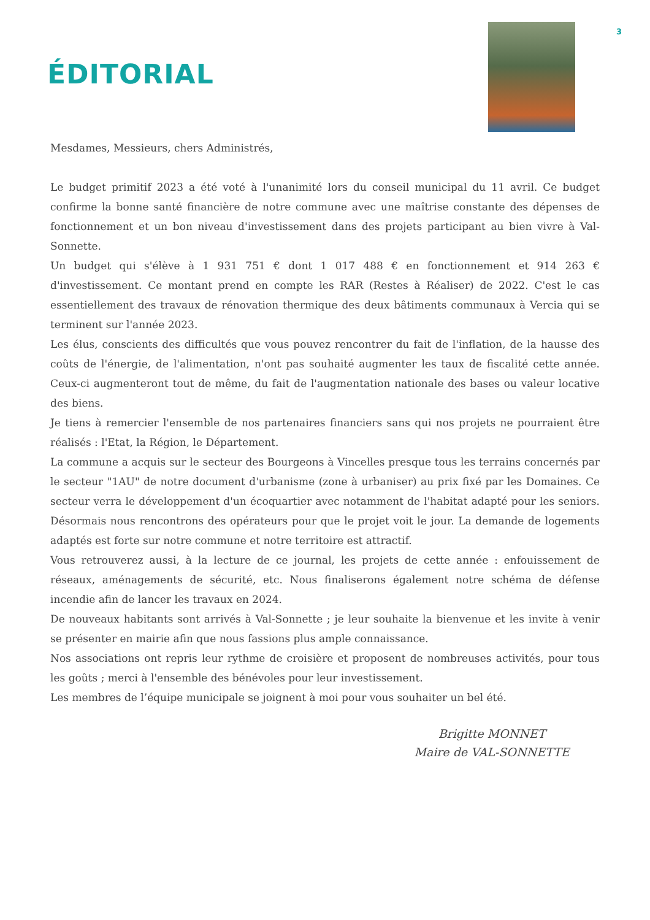ÉDITORIAL
3
Mesdames, Messieurs, chers Administrés,
Le budget primitif 2023 a été voté à l'unanimité lors du conseil municipal du 11 avril. Ce budget confirme la bonne santé financière de notre commune avec une maîtrise constante des dépenses de fonctionnement et un bon niveau d'investissement dans des projets participant au bien vivre à Val-Sonnette.
Un budget qui s'élève à 1 931 751 € dont 1 017 488 € en fonctionnement et 914 263 € d'investissement. Ce montant prend en compte les RAR (Restes à Réaliser) de 2022. C'est le cas essentiellement des travaux de rénovation thermique des deux bâtiments communaux à Vercia qui se terminent sur l'année 2023.
Les élus, conscients des difficultés que vous pouvez rencontrer du fait de l'inflation, de la hausse des coûts de l'énergie, de l'alimentation, n'ont pas souhaité augmenter les taux de fiscalité cette année. Ceux-ci augmenteront tout de même, du fait de l'augmentation nationale des bases ou valeur locative des biens.
Je tiens à remercier l'ensemble de nos partenaires financiers sans qui nos projets ne pourraient être réalisés : l'Etat, la Région, le Département.
La commune a acquis sur le secteur des Bourgeons à Vincelles presque tous les terrains concernés par le secteur "1AU" de notre document d'urbanisme (zone à urbaniser) au prix fixé par les Domaines. Ce secteur verra le développement d'un écoquartier avec notamment de l'habitat adapté pour les seniors. Désormais nous rencontrons des opérateurs pour que le projet voit le jour. La demande de logements adaptés est forte sur notre commune et notre territoire est attractif.
Vous retrouverez aussi, à la lecture de ce journal, les projets de cette année : enfouissement de réseaux, aménagements de sécurité, etc. Nous finaliserons également notre schéma de défense incendie afin de lancer les travaux en 2024.
De nouveaux habitants sont arrivés à Val-Sonnette ; je leur souhaite la bienvenue et les invite à venir se présenter en mairie afin que nous fassions plus ample connaissance.
Nos associations ont repris leur rythme de croisière et proposent de nombreuses activités, pour tous les goûts ; merci à l'ensemble des bénévoles pour leur investissement.
Les membres de l’équipe municipale se joignent à moi pour vous souhaiter un bel été.
Brigitte MONNET
Maire de VAL-SONNETTE